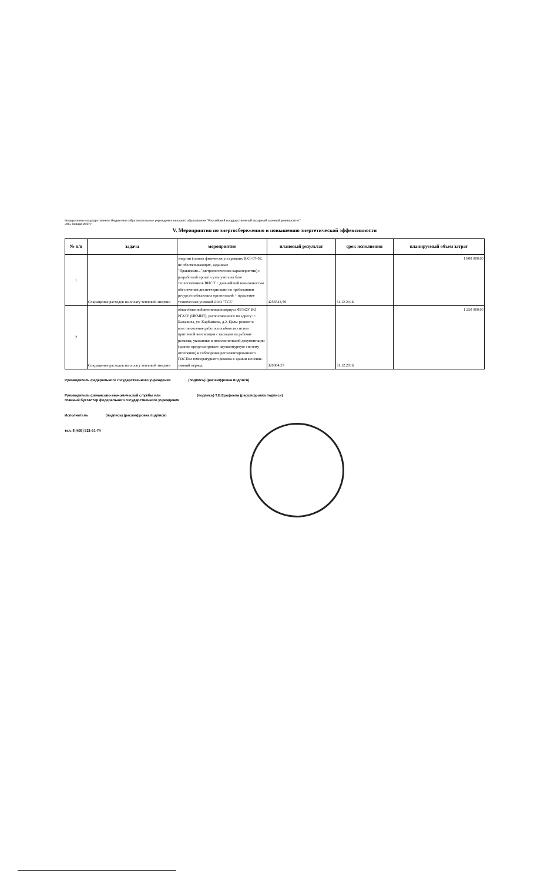Федеральное государственное бюджетное образовательное учреждение высшего образования "Российский государственный аграрный заочный университет"
«01» января 2017 г.
V. Мероприятия по энергосбережению и повышению энергетической эффективности
| № п/п | задача | мероприятие | плановый результат | срок исполнения | планируемый объем затрат |
| --- | --- | --- | --- | --- | --- |
| 1 | Сокращение расходов на оплату тепловой энергии | энергии (замена физически устаревших ВКТ-07-02, не обеспечивающих, заданных "Правилами...",метрологических характеристик) с разработкой проекта узла учета на базе теплосчетчиков ВИС.Т с дальнейшей возможностью обеспечения диспетчеризации по требованиям ресурсоснабжающих организаций + продление технических условий ООО "ТСБ" | 4256543,59 | 31.12.2016 | 1 800 000,00 |
| 2 | Сокращение расходов на оплату тепловой энергии | общеобменной вентиляции корпуса ФГБОУ ВО РГАЗУ (ИКМИТ), расположенного по адресу: г. Балашиха, ул. Карбышева, д.2. Цель: ремонт и восстановление работоспособности систем приточной вентиляции с выходом на рабочие режимы, указанные в исполнительной документации (здание предусматривает двухконтурную систему отопления) и соблюдение регламентированного ГОСТом температурного режима в здании в осенне-зимний период | 320384,57 | 31.12.2016 | 1 250 000,00 |
Руководитель федерального государственного учреждения (подпись) (расшифровка подписи)
Руководитель финансово-экономической службы или
главный бухгалтер федерального государственного учреждения (подпись) Т.Б.Ерофеева (расшифровка подписи)
Исполнитель (подпись) (расшифровка подписи)
тел. 8 (495) 521-51-74